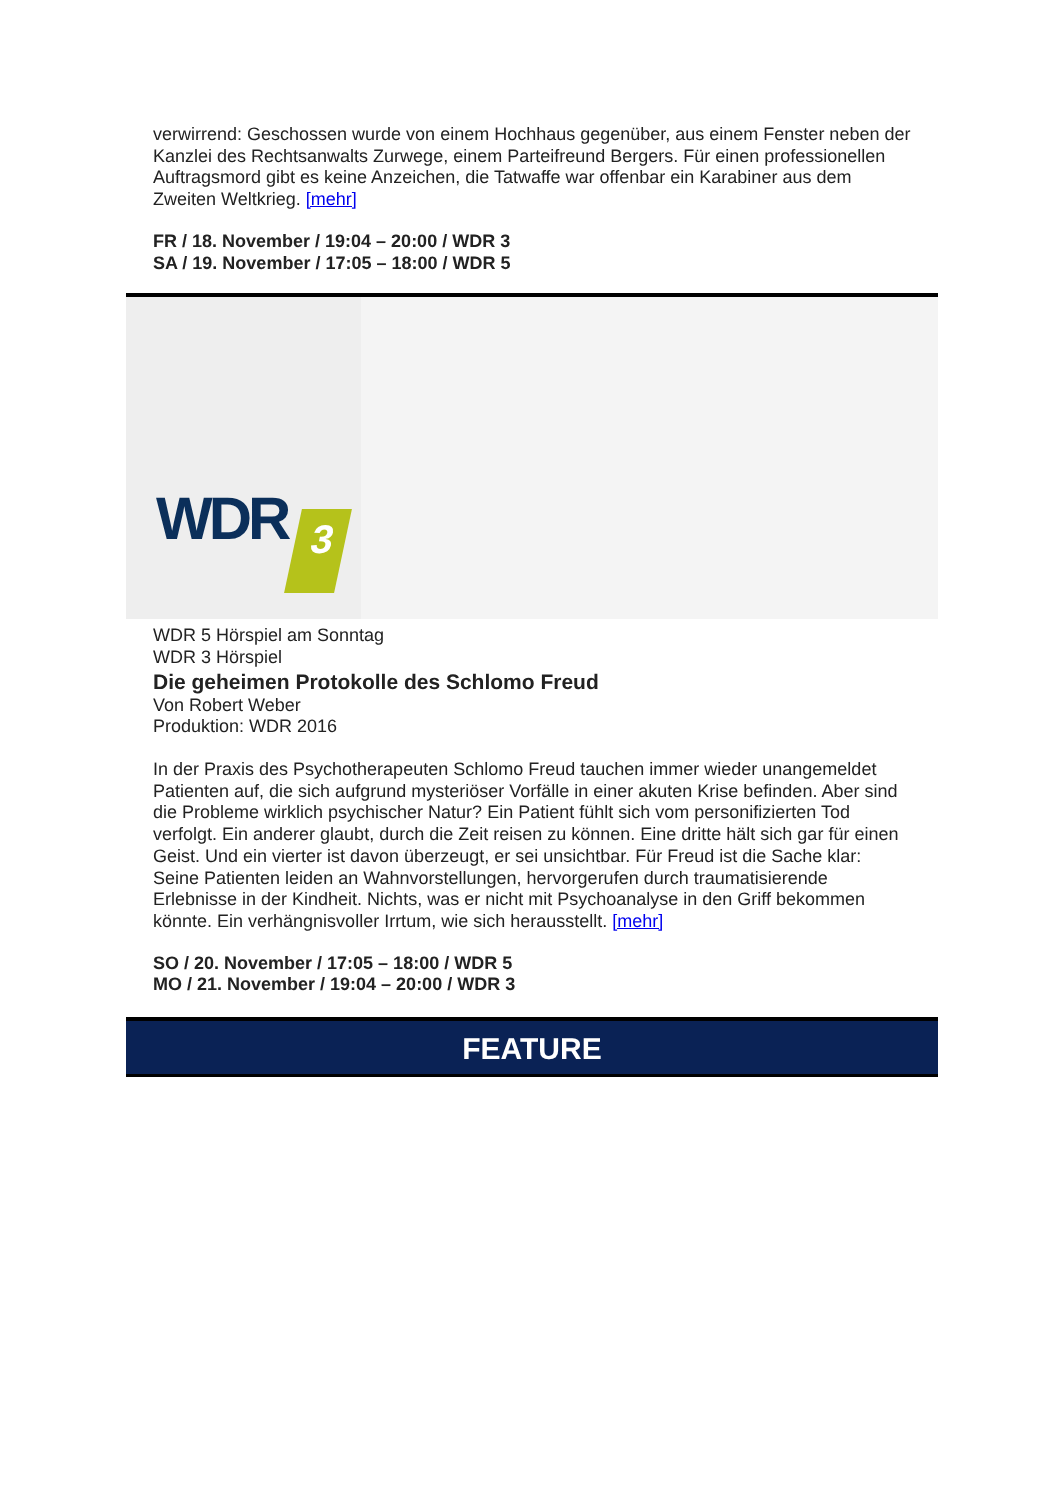verwirrend: Geschossen wurde von einem Hochhaus gegenüber, aus einem Fenster neben der Kanzlei des Rechtsanwalts Zurwege, einem Parteifreund Bergers. Für einen professionellen Auftragsmord gibt es keine Anzeichen, die Tatwaffe war offenbar ein Karabiner aus dem Zweiten Weltkrieg. [mehr]
FR / 18. November / 19:04 – 20:00 / WDR 3
SA / 19. November / 17:05 – 18:00 / WDR 5
WDR 3
WDR 5 Hörspiel am Sonntag
WDR 3 Hörspiel
Die geheimen Protokolle des Schlomo Freud
Von Robert Weber
Produktion: WDR 2016
In der Praxis des Psychotherapeuten Schlomo Freud tauchen immer wieder unangemeldet Patienten auf, die sich aufgrund mysteriöser Vorfälle in einer akuten Krise befinden. Aber sind die Probleme wirklich psychischer Natur? Ein Patient fühlt sich vom personifizierten Tod verfolgt. Ein anderer glaubt, durch die Zeit reisen zu können. Eine dritte hält sich gar für einen Geist. Und ein vierter ist davon überzeugt, er sei unsichtbar. Für Freud ist die Sache klar: Seine Patienten leiden an Wahnvorstellungen, hervorgerufen durch traumatisierende Erlebnisse in der Kindheit. Nichts, was er nicht mit Psychoanalyse in den Griff bekommen könnte. Ein verhängnisvoller Irrtum, wie sich herausstellt. [mehr]
SO / 20. November / 17:05 – 18:00 / WDR 5
MO / 21. November / 19:04 – 20:00 / WDR 3
FEATURE